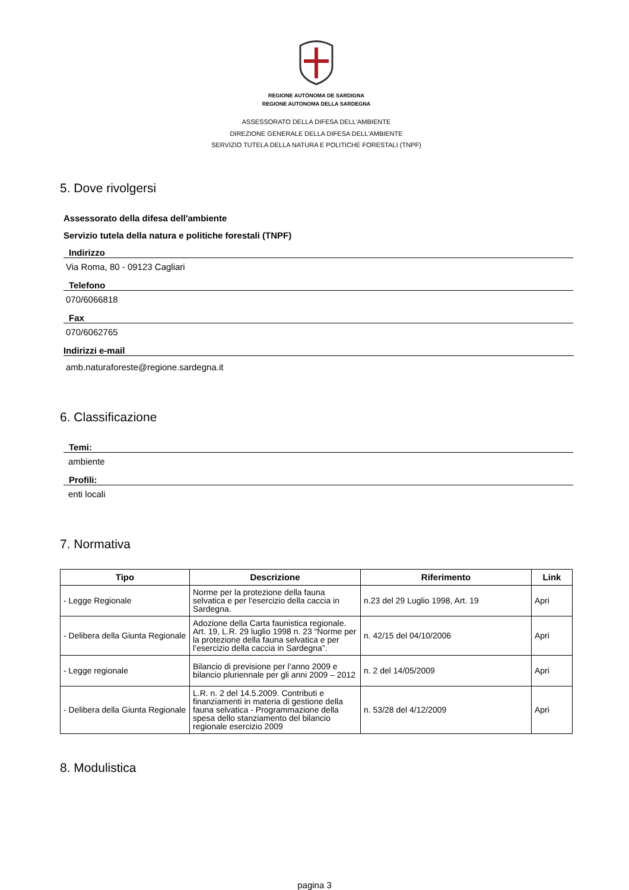REGIONE AUTÒNOMA DE SARDIGNA
REGIONE AUTONOMA DELLA SARDEGNA
ASSESSORATO DELLA DIFESA DELL'AMBIENTE
DIREZIONE GENERALE DELLA DIFESA DELL'AMBIENTE
SERVIZIO TUTELA DELLA NATURA E POLITICHE FORESTALI (TNPF)
5. Dove rivolgersi
Assessorato della difesa dell'ambiente
Servizio tutela della natura e politiche forestali (TNPF)
Indirizzo
Via Roma, 80 - 09123 Cagliari
Telefono
070/6066818
Fax
070/6062765
Indirizzi e-mail
amb.naturaforeste@regione.sardegna.it
6. Classificazione
Temi:
ambiente
Profili:
enti locali
7. Normativa
| Tipo | Descrizione | Riferimento | Link |
| --- | --- | --- | --- |
| - Legge Regionale | Norme per la protezione della fauna selvatica e per l'esercizio della caccia in Sardegna. | n.23 del 29 Luglio 1998, Art. 19 | Apri |
| - Delibera della Giunta Regionale | Adozione della Carta faunistica regionale. Art. 19, L.R. 29 luglio 1998 n. 23 “Norme per la protezione della fauna selvatica e per l’esercizio della caccia in Sardegna”. | n. 42/15 del 04/10/2006 | Apri |
| - Legge regionale | Bilancio di previsione per l’anno 2009 e bilancio pluriennale per gli anni 2009 – 2012 | n. 2 del 14/05/2009 | Apri |
| - Delibera della Giunta Regionale | L.R. n. 2 del 14.5.2009. Contributi e finanziamenti in materia di gestione della fauna selvatica - Programmazione della spesa dello stanziamento del bilancio regionale esercizio 2009 | n. 53/28 del 4/12/2009 | Apri |
8. Modulistica
pagina 3